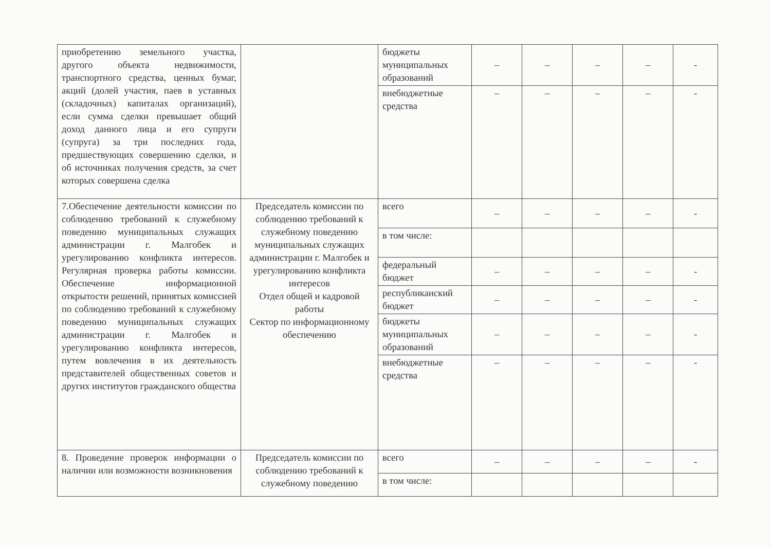| приобретению земельного участка, другого объекта недвижимости, транспортного средства, ценных бумаг, акций (долей участия, паев в уставных (складочных) капиталах организаций), если сумма сделки превышает общий доход данного лица и его супруги (супруга) за три последних года, предшествующих совершению сделки, и об источниках получения средств, за счет которых совершена сделка | | бюджеты муниципальных образований | – | – | – | – | - |
| | | внебюджетные средства | – | – | – | – | - |
| 7.Обеспечение деятельности комиссии по соблюдению требований к служебному поведению муниципальных служащих администрации г. Малгобек и урегулированию конфликта интересов. Регулярная проверка работы комиссии. Обеспечение информационной открытости решений, принятых комиссией по соблюдению требований к служебному поведению муниципальных служащих администрации г. Малгобек и урегулированию конфликта интересов, путем вовлечения в их деятельность представителей общественных советов и других институтов гражданского общества | Председатель комиссии по соблюдению требований к служебному поведению муниципальных служащих администрации г. Малгобек и урегулированию конфликта интересов Отдел общей и кадровой работы Сектор по информационному обеспечению | всего | – | – | – | – | - |
| | | в том числе: | | | | | |
| | | федеральный бюджет | – | – | – | – | - |
| | | республиканский бюджет | – | – | – | – | - |
| | | бюджеты муниципальных образований | – | – | – | – | - |
| | | внебюджетные средства | – | – | – | – | - |
| 8. Проведение проверок информации о наличии или возможности возникновения | Председатель комиссии по соблюдению требований к служебному поведению | всего | – | – | – | – | - |
| | | в том числе: | | | | | |